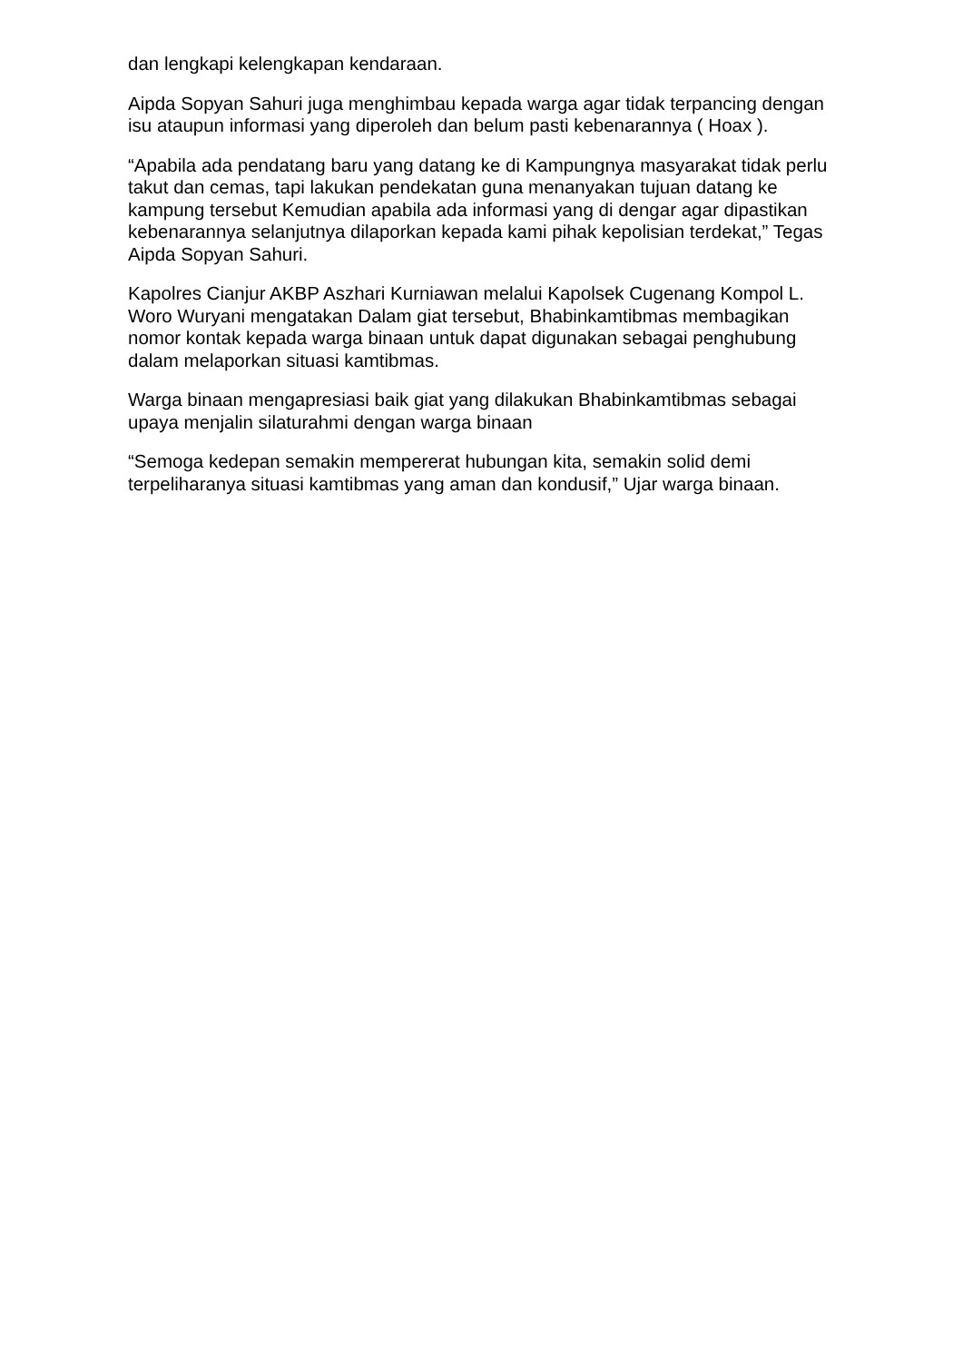dan lengkapi kelengkapan kendaraan.
Aipda Sopyan Sahuri juga menghimbau kepada warga agar tidak terpancing dengan isu ataupun informasi yang diperoleh dan belum pasti kebenarannya ( Hoax ).
“Apabila ada pendatang baru yang datang ke di Kampungnya masyarakat tidak perlu takut dan cemas, tapi lakukan pendekatan guna menanyakan tujuan datang ke kampung tersebut Kemudian apabila ada informasi yang di dengar agar dipastikan kebenarannya selanjutnya dilaporkan kepada kami pihak kepolisian terdekat,” Tegas Aipda Sopyan Sahuri.
Kapolres Cianjur AKBP Aszhari Kurniawan melalui Kapolsek Cugenang Kompol L. Woro Wuryani mengatakan Dalam giat tersebut, Bhabinkamtibmas membagikan nomor kontak kepada warga binaan untuk dapat digunakan sebagai penghubung dalam melaporkan situasi kamtibmas.
Warga binaan mengapresiasi baik giat yang dilakukan Bhabinkamtibmas sebagai upaya menjalin silaturahmi dengan warga binaan
“Semoga kedepan semakin mempererat hubungan kita, semakin solid demi terpeliharanya situasi kamtibmas yang aman dan kondusif,” Ujar warga binaan.